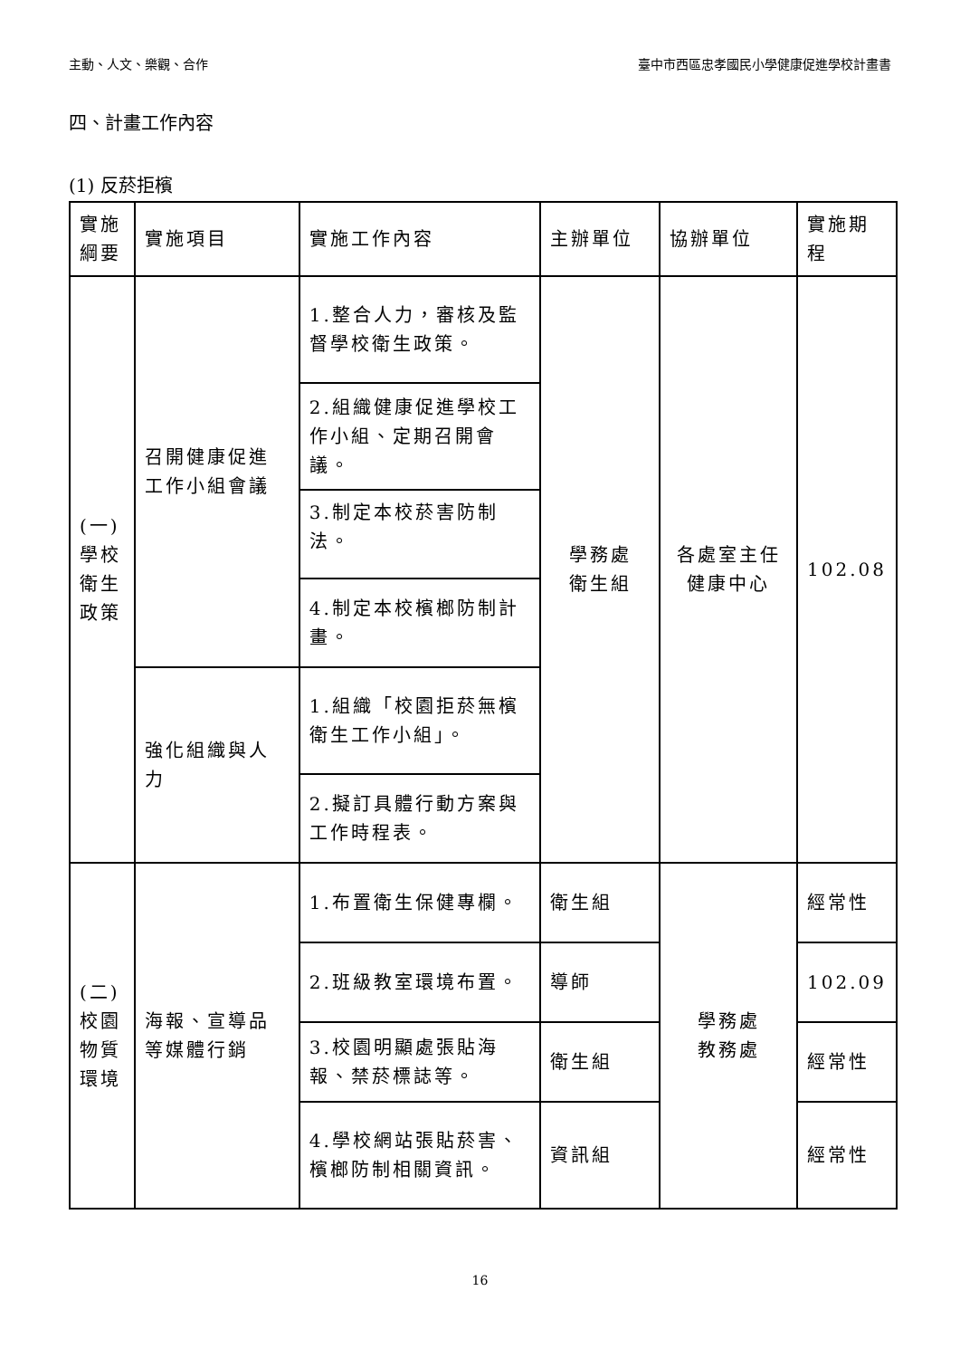主動、人文、樂觀、合作 臺中市西區忠孝國民小學健康促進學校計畫書
四、計畫工作內容
(1) 反菸拒檳
| 實施綱要 | 實施項目 | 實施工作內容 | 主辦單位 | 協辦單位 | 實施期程 |
| (一) 學校衛生政策 | 召開健康促進工作小組會議 | 1.整合人力，審核及監督學校衛生政策。 | 學務處 衛生組 | 各處室主任 健康中心 | 102.08 |
| | | 2.組織健康促進學校工作小組、定期召開會議。 | | | |
| | | 3.制定本校菸害防制法。 | | | |
| | | 4.制定本校檳榔防制計畫。 | | | |
| | 強化組織與人力 | 1.組織「校園拒菸無檳衛生工作小組」。 | | | |
| | | 2.擬訂具體行動方案與工作時程表。 | | | |
| (二) 校園物質環境 | 海報、宣導品等媒體行銷 | 1.布置衛生保健專欄。 | 衛生組 | 學務處 教務處 | 經常性 |
| | | 2.班級教室環境布置。 | 導師 | | 102.09 |
| | | 3.校園明顯處張貼海報、禁菸標誌等。 | 衛生組 | | 經常性 |
| | | 4.學校網站張貼菸害、檳榔防制相關資訊。 | 資訊組 | | 經常性 |
16